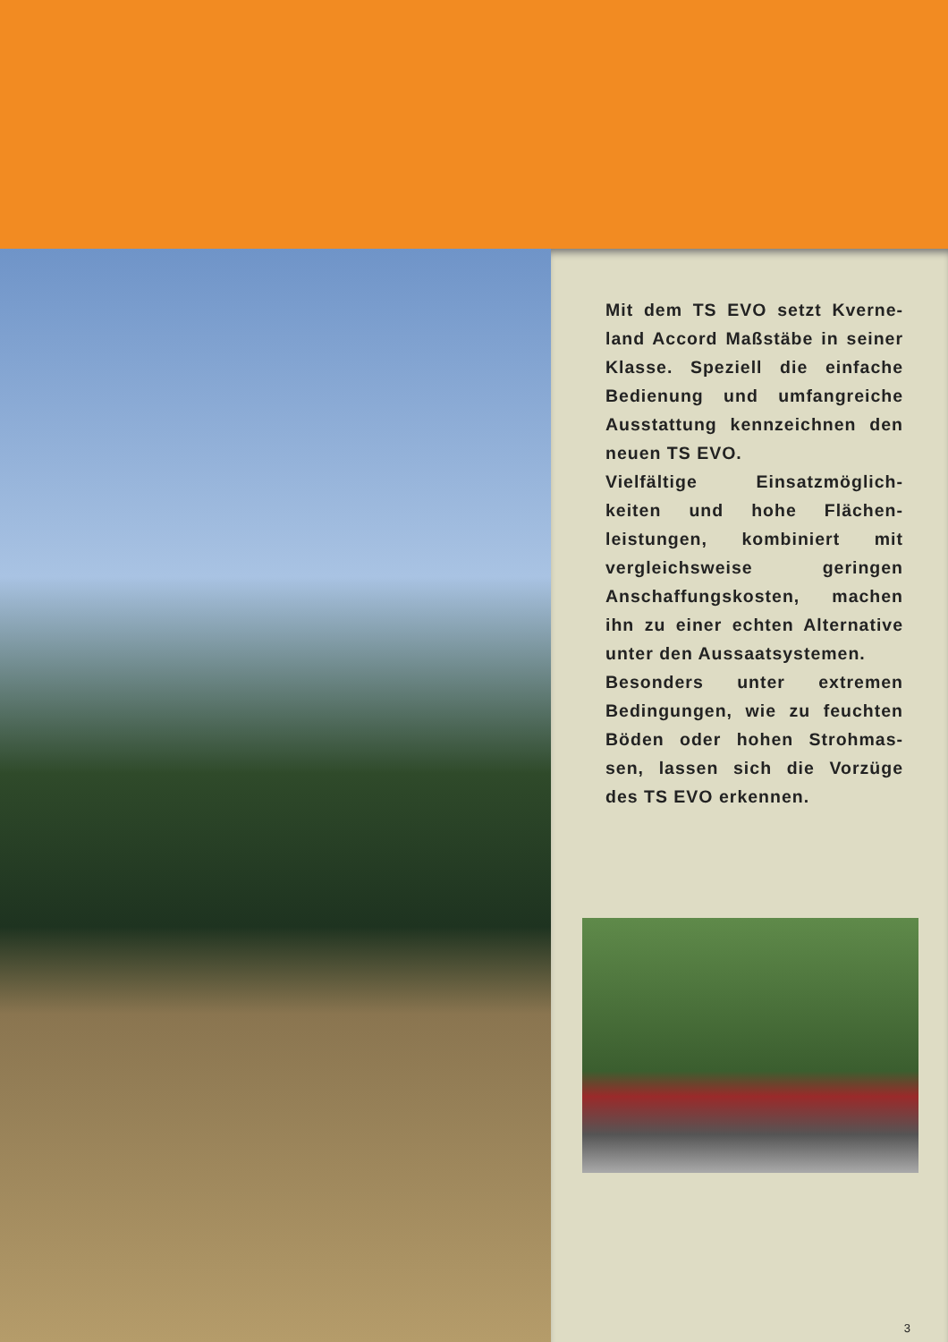Mit dem TS EVO setzt Kverne-land Accord Maßstäbe in seiner Klasse. Speziell die einfache Bedienung und umfangreiche Ausstattung kennzeichnen den neuen TS EVO.
Vielfältige Einsatzmöglich-keiten und hohe Flächen-leistungen, kombiniert mit vergleichsweise geringen Anschaffungskosten, machen ihn zu einer echten Alternative unter den Aussaatsystemen.
Besonders unter extremen Bedingungen, wie zu feuchten Böden oder hohen Strohmas-sen, lassen sich die Vorzüge des TS EVO erkennen.
3